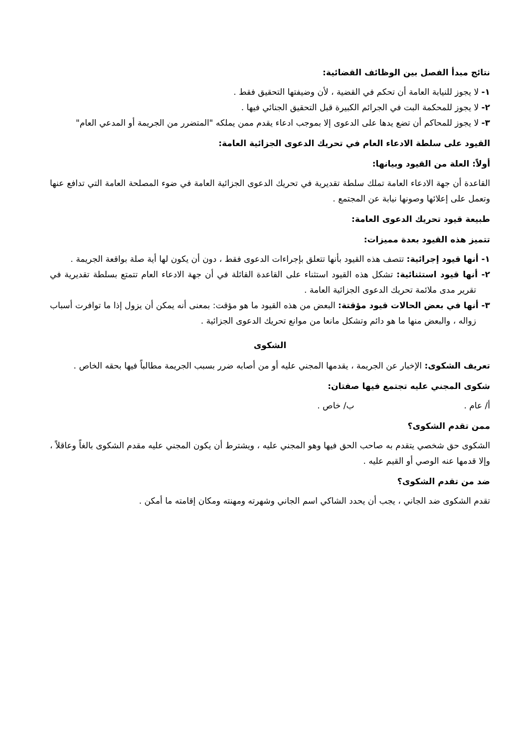نتائج مبدأ الفصل بين الوظائف القضائية:
١- لا يجوز للنيابة العامة أن تحكم في القضية ، لأن وضيفتها التحقيق فقط .
٢- لا يجوز للمحكمة البت في الجرائم الكبيرة قبل التحقيق الجنائي فيها .
٣- لا يجوز للمحاكم أن تضع يدها على الدعوى إلا بموجب ادعاء يقدم ممن يملكه "المتضرر من الجريمة أو المدعي العام"
القيود على سلطة الادعاء العام في تحريك الدعوى الجزائية العامة:
أولاً: العلة من القيود وبيانها:
القاعدة أن جهة الادعاء العامة تملك سلطة تقديرية في تحريك الدعوى الجزائية العامة في ضوء المصلحة العامة التي تدافع عنها وتعمل على إعلائها وصونها نيابة عن المجتمع .
طبيعة قيود تحريك الدعوى العامة:
تتميز هذه القيود بعدة مميزات:
١- أنها قيود إجرائية: تتصف هذه القيود بأنها تتعلق بإجراءات الدعوى فقط ، دون أن يكون لها أية صلة بواقعة الجريمة .
٢- أنها قيود استثنائية: تشكل هذه القيود استثناء على القاعدة القائلة في أن جهة الادعاء العام تتمتع بسلطة تقديرية في تقرير مدى ملائمة تحريك الدعوى الجزائية العامة .
٣- أنها في بعض الحالات قيود مؤقتة: البعض من هذه القيود ما هو مؤقت: بمعنى أنه يمكن أن يزول إذا ما توافرت أسباب زواله ، والبعض منها ما هو دائم وتشكل مانعا من موانع تحريك الدعوى الجزائية .
الشكوى
تعريف الشكوى: الإخبار عن الجريمة ، يقدمها المجني عليه أو من أصابه ضرر بسبب الجريمة مطالباً فيها بحقه الخاص .
شكوى المجني عليه تجتمع فيها صفتان:
أ/ عام . ب/ خاص .
ممن تقدم الشكوى؟
الشكوى حق شخصي يتقدم به صاحب الحق فيها وهو المجني عليه ، ويشترط أن يكون المجني عليه مقدم الشكوى بالغاً وعاقلاً ، وإلا قدمها عنه الوصي أو القيم عليه .
ضد من تقدم الشكوى؟
تقدم الشكوى ضد الجاني ، يجب أن يحدد الشاكي اسم الجاني وشهرته ومهنته ومكان إقامته ما أمكن .